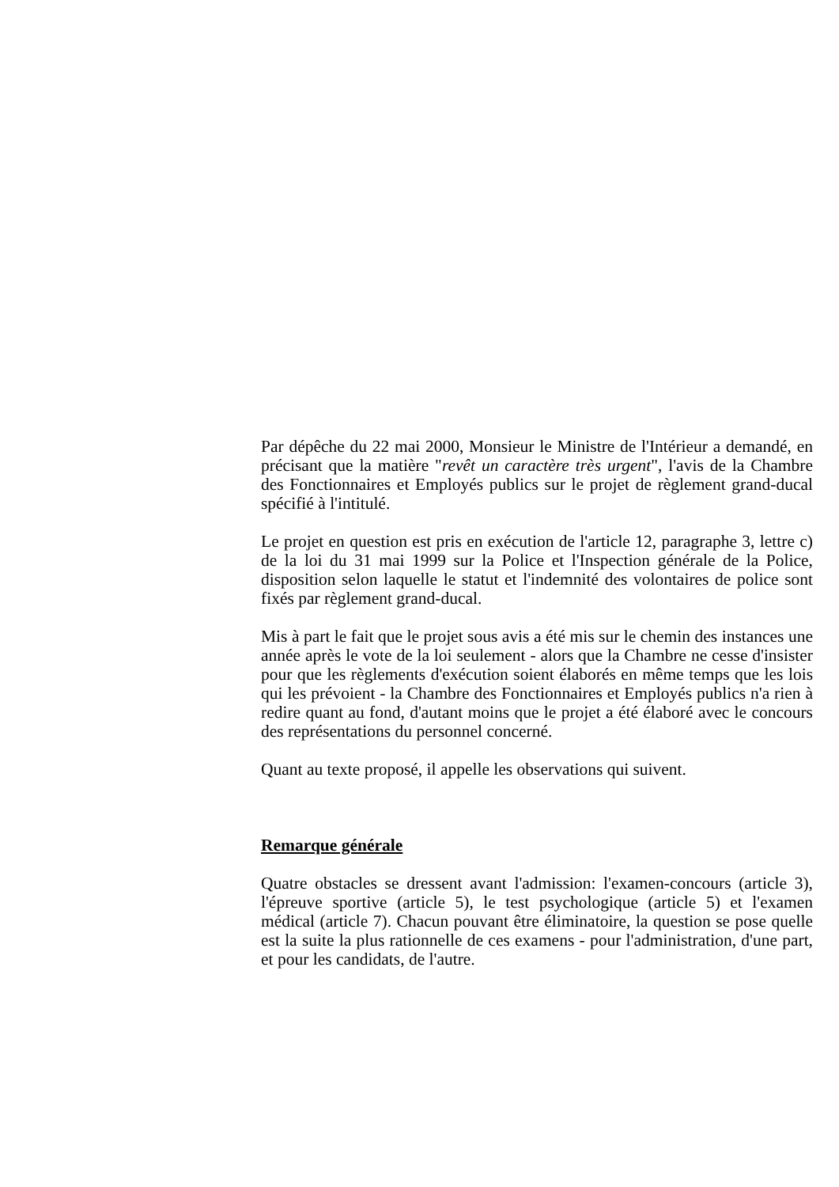Par dépêche du 22 mai 2000, Monsieur le Ministre de l'Intérieur a demandé, en précisant que la matière "revêt un caractère très urgent", l'avis de la Chambre des Fonctionnaires et Employés publics sur le projet de règlement grand-ducal spécifié à l'intitulé.
Le projet en question est pris en exécution de l'article 12, paragraphe 3, lettre c) de la loi du 31 mai 1999 sur la Police et l'Inspection générale de la Police, disposition selon laquelle le statut et l'indemnité des volontaires de police sont fixés par règlement grand-ducal.
Mis à part le fait que le projet sous avis a été mis sur le chemin des instances une année après le vote de la loi seulement - alors que la Chambre ne cesse d'insister pour que les règlements d'exécution soient élaborés en même temps que les lois qui les prévoient - la Chambre des Fonctionnaires et Employés publics n'a rien à redire quant au fond, d'autant moins que le projet a été élaboré avec le concours des représentations du personnel concerné.
Quant au texte proposé, il appelle les observations qui suivent.
Remarque générale
Quatre obstacles se dressent avant l'admission: l'examen-concours (article 3), l'épreuve sportive (article 5), le test psychologique (article 5) et l'examen médical (article 7). Chacun pouvant être éliminatoire, la question se pose quelle est la suite la plus rationnelle de ces examens - pour l'administration, d'une part, et pour les candidats, de l'autre.